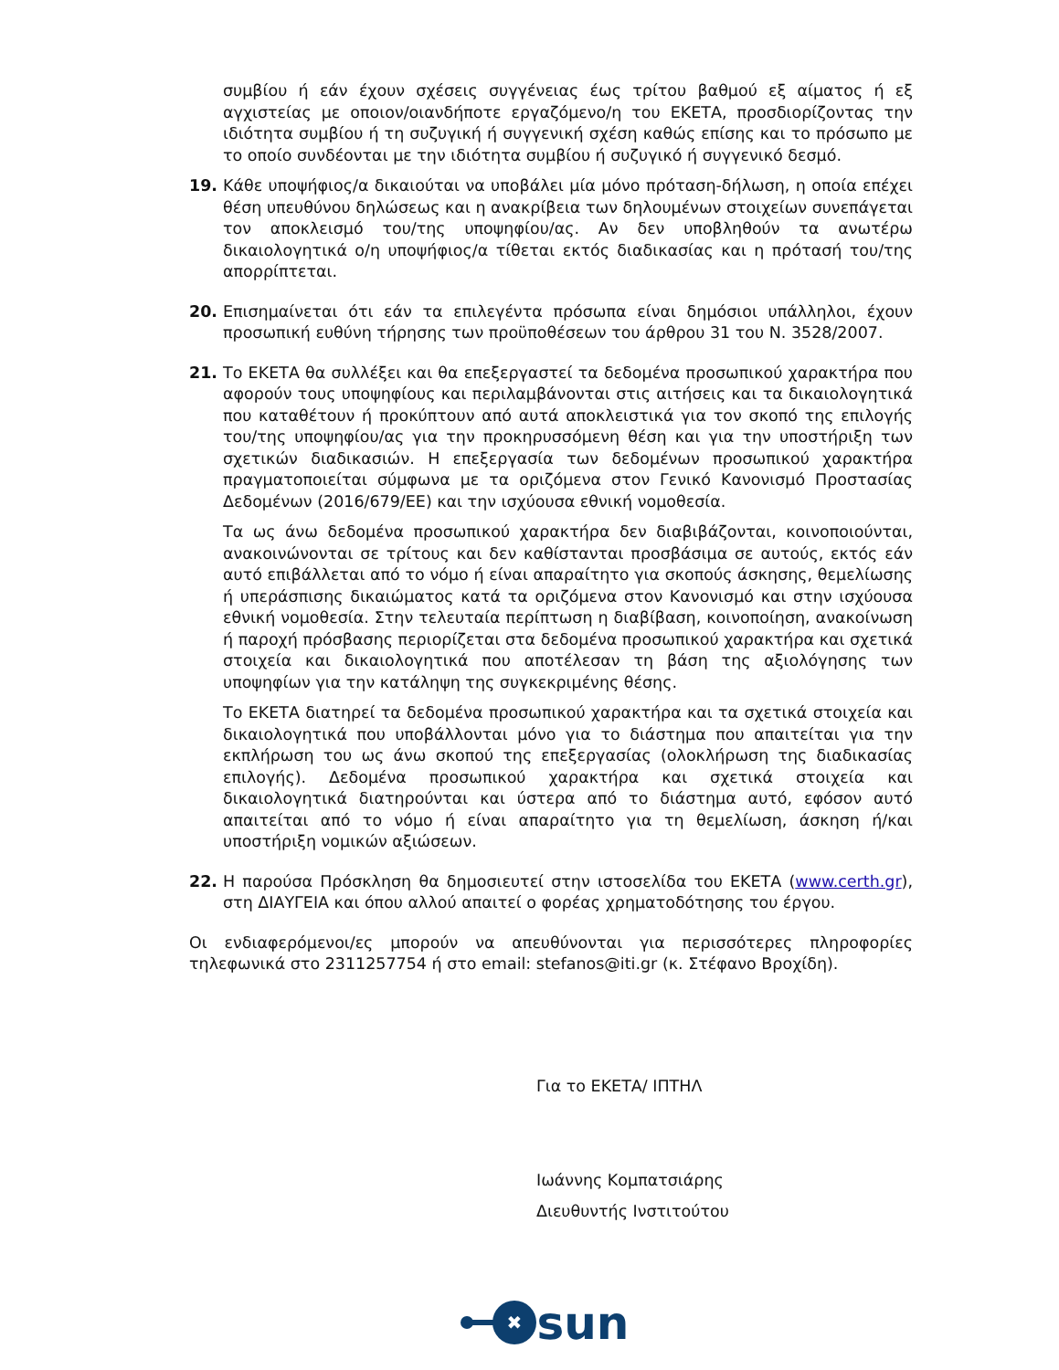συμβίου ή εάν έχουν σχέσεις συγγένειας έως τρίτου βαθμού εξ αίματος ή εξ αγχιστείας με οποιον/οιανδήποτε εργαζόμενο/η του ΕΚΕΤΑ, προσδιορίζοντας την ιδιότητα συμβίου ή τη συζυγική ή συγγενική σχέση καθώς επίσης και το πρόσωπο με το οποίο συνδέονται με την ιδιότητα συμβίου ή συζυγικό ή συγγενικό δεσμό.
19. Κάθε υποψήφιος/α δικαιούται να υποβάλει μία μόνο πρόταση-δήλωση, η οποία επέχει θέση υπευθύνου δηλώσεως και η ανακρίβεια των δηλουμένων στοιχείων συνεπάγεται τον αποκλεισμό του/της υποψηφίου/ας. Αν δεν υποβληθούν τα ανωτέρω δικαιολογητικά ο/η υποψήφιος/α τίθεται εκτός διαδικασίας και η πρότασή του/της απορρίπτεται.
20. Επισημαίνεται ότι εάν τα επιλεγέντα πρόσωπα είναι δημόσιοι υπάλληλοι, έχουν προσωπική ευθύνη τήρησης των προϋποθέσεων του άρθρου 31 του Ν. 3528/2007.
21. Το ΕΚΕΤΑ θα συλλέξει και θα επεξεργαστεί τα δεδομένα προσωπικού χαρακτήρα που αφορούν τους υποψηφίους και περιλαμβάνονται στις αιτήσεις και τα δικαιολογητικά που καταθέτουν ή προκύπτουν από αυτά αποκλειστικά για τον σκοπό της επιλογής του/της υποψηφίου/ας για την προκηρυσσόμενη θέση και για την υποστήριξη των σχετικών διαδικασιών. Η επεξεργασία των δεδομένων προσωπικού χαρακτήρα πραγματοποιείται σύμφωνα με τα οριζόμενα στον Γενικό Κανονισμό Προστασίας Δεδομένων (2016/679/ΕΕ) και την ισχύουσα εθνική νομοθεσία.
Τα ως άνω δεδομένα προσωπικού χαρακτήρα δεν διαβιβάζονται, κοινοποιούνται, ανακοινώνονται σε τρίτους και δεν καθίστανται προσβάσιμα σε αυτούς, εκτός εάν αυτό επιβάλλεται από το νόμο ή είναι απαραίτητο για σκοπούς άσκησης, θεμελίωσης ή υπεράσπισης δικαιώματος κατά τα οριζόμενα στον Κανονισμό και στην ισχύουσα εθνική νομοθεσία. Στην τελευταία περίπτωση η διαβίβαση, κοινοποίηση, ανακοίνωση ή παροχή πρόσβασης περιορίζεται στα δεδομένα προσωπικού χαρακτήρα και σχετικά στοιχεία και δικαιολογητικά που αποτέλεσαν τη βάση της αξιολόγησης των υποψηφίων για την κατάληψη της συγκεκριμένης θέσης.
Το ΕΚΕΤΑ διατηρεί τα δεδομένα προσωπικού χαρακτήρα και τα σχετικά στοιχεία και δικαιολογητικά που υποβάλλονται μόνο για το διάστημα που απαιτείται για την εκπλήρωση του ως άνω σκοπού της επεξεργασίας (ολοκλήρωση της διαδικασίας επιλογής). Δεδομένα προσωπικού χαρακτήρα και σχετικά στοιχεία και δικαιολογητικά διατηρούνται και ύστερα από το διάστημα αυτό, εφόσον αυτό απαιτείται από το νόμο ή είναι απαραίτητο για τη θεμελίωση, άσκηση ή/και υποστήριξη νομικών αξιώσεων.
22. Η παρούσα Πρόσκληση θα δημοσιευτεί στην ιστοσελίδα του ΕΚΕΤΑ (www.certh.gr), στη ΔΙΑΥΓΕΙΑ και όπου αλλού απαιτεί ο φορέας χρηματοδότησης του έργου.
Οι ενδιαφερόμενοι/ες μπορούν να απευθύνονται για περισσότερες πληροφορίες τηλεφωνικά στο 2311257754 ή στο email: stefanos@iti.gr (κ. Στέφανο Βροχίδη).
Για το ΕΚΕΤΑ/ ΙΠΤΗΛ
Ιωάννης Κομπατσιάρης
Διευθυντής Ινστιτούτου
✖
sun